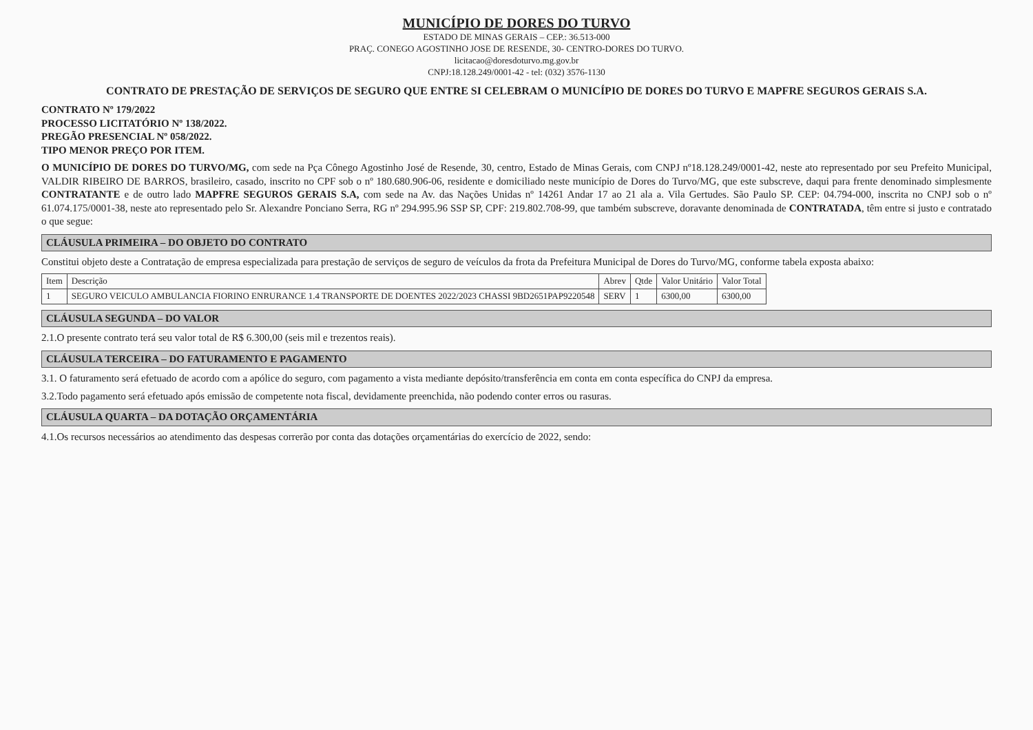MUNICÍPIO DE DORES DO TURVO
ESTADO DE MINAS GERAIS – CEP.: 36.513-000
PRAÇ. CONEGO AGOSTINHO JOSE DE RESENDE, 30- CENTRO-DORES DO TURVO.
licitacao@doresdoturvo.mg.gov.br
CNPJ:18.128.249/0001-42 - tel: (032) 3576-1130
CONTRATO DE PRESTAÇÃO DE SERVIÇOS DE SEGURO QUE ENTRE SI CELEBRAM O MUNICÍPIO DE DORES DO TURVO E MAPFRE SEGUROS GERAIS S.A.
CONTRATO Nº 179/2022
PROCESSO LICITATÓRIO Nº 138/2022.
PREGÃO PRESENCIAL Nº 058/2022.
TIPO MENOR PREÇO POR ITEM.
O MUNICÍPIO DE DORES DO TURVO/MG, com sede na Pça Cônego Agostinho José de Resende, 30, centro, Estado de Minas Gerais, com CNPJ nº18.128.249/0001-42, neste ato representado por seu Prefeito Municipal, VALDIR RIBEIRO DE BARROS, brasileiro, casado, inscrito no CPF sob o nº 180.680.906-06, residente e domiciliado neste município de Dores do Turvo/MG, que este subscreve, daqui para frente denominado simplesmente CONTRATANTE e de outro lado MAPFRE SEGUROS GERAIS S.A, com sede na Av. das Nações Unidas nº 14261 Andar 17 ao 21 ala a. Vila Gertudes. São Paulo SP. CEP: 04.794-000, inscrita no CNPJ sob o nº 61.074.175/0001-38, neste ato representado pelo Sr. Alexandre Ponciano Serra, RG nº 294.995.96 SSP SP, CPF: 219.802.708-99, que também subscreve, doravante denominada de CONTRATADA, têm entre si justo e contratado o que segue:
CLÁUSULA PRIMEIRA – DO OBJETO DO CONTRATO
Constitui objeto deste a Contratação de empresa especializada para prestação de serviços de seguro de veículos da frota da Prefeitura Municipal de Dores do Turvo/MG, conforme tabela exposta abaixo:
| Item | Descrição | Abrev | Qtde | Valor Unitário | Valor Total |
| --- | --- | --- | --- | --- | --- |
| 1 | SEGURO VEICULO AMBULANCIA FIORINO ENRURANCE 1.4 TRANSPORTE DE DOENTES 2022/2023 CHASSI 9BD2651PAP9220548 | SERV | 1 | 6300,00 | 6300,00 |
CLÁUSULA SEGUNDA – DO VALOR
2.1.O presente contrato terá seu valor total de R$ 6.300,00 (seis mil e trezentos reais).
CLÁUSULA TERCEIRA – DO FATURAMENTO E PAGAMENTO
3.1. O faturamento será efetuado de acordo com a apólice do seguro, com pagamento a vista mediante depósito/transferência em conta em conta específica do CNPJ da empresa.
3.2.Todo pagamento será efetuado após emissão de competente nota fiscal, devidamente preenchida, não podendo conter erros ou rasuras.
CLÁUSULA QUARTA – DA DOTAÇÃO ORÇAMENTÁRIA
4.1.Os recursos necessários ao atendimento das despesas correrão por conta das dotações orçamentárias do exercício de 2022, sendo: